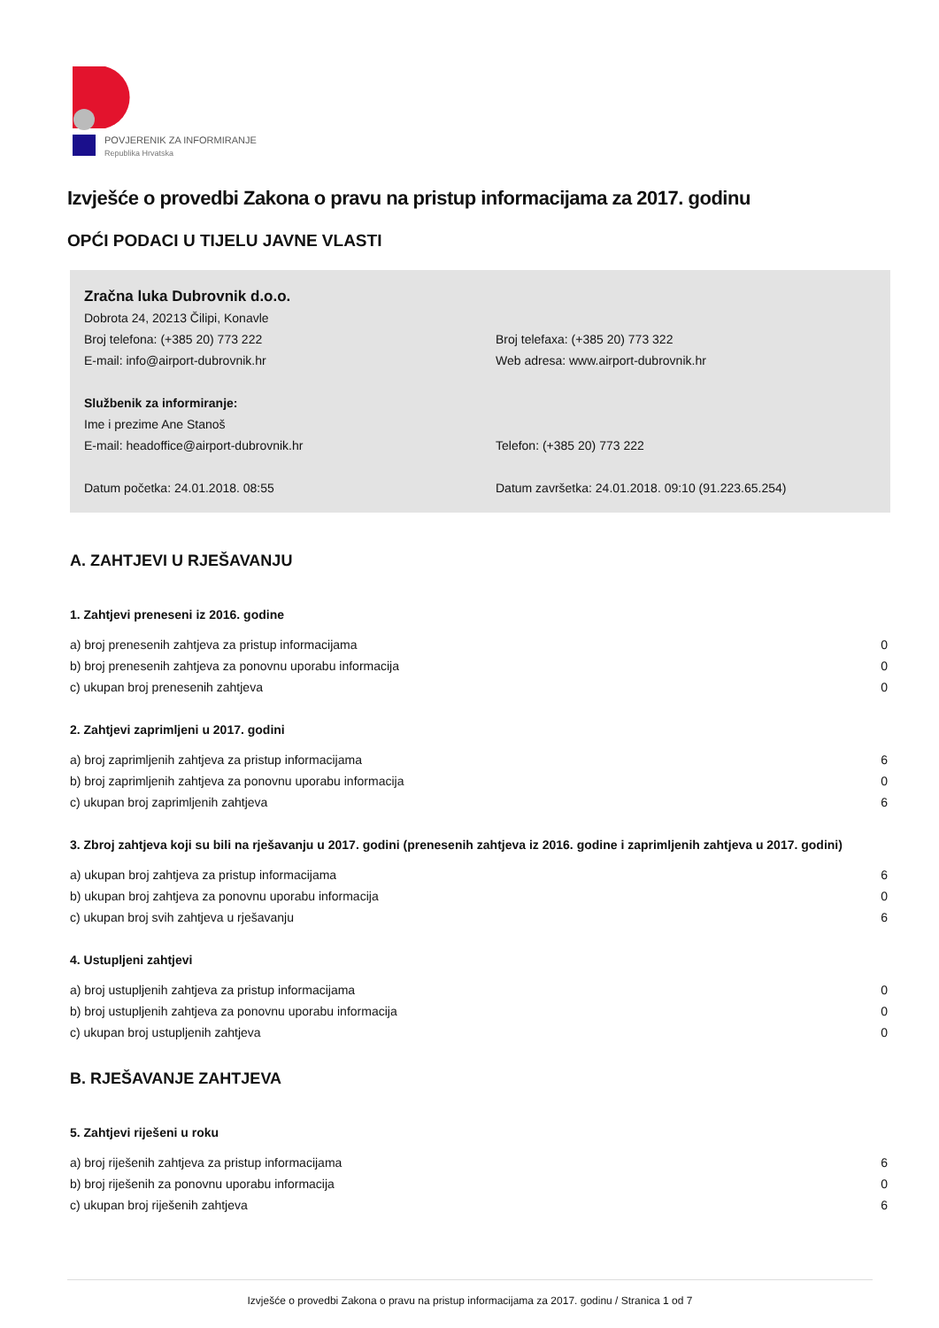POVJERENIK ZA INFORMIRANJE
Republika Hrvatska
Izvješće o provedbi Zakona o pravu na pristup informacijama za 2017. godinu
OPĆI PODACI U TIJELU JAVNE VLASTI
Zračna luka Dubrovnik d.o.o.
Dobrota 24, 20213 Čilipi, Konavle
Broj telefona: (+385 20) 773 222
Broj telefaxa: (+385 20) 773 322
E-mail: info@airport-dubrovnik.hr
Web adresa: www.airport-dubrovnik.hr
Službenik za informiranje:
Ime i prezime Ane Stanoš
E-mail: headoffice@airport-dubrovnik.hr
Telefon: (+385 20) 773 222
Datum početka: 24.01.2018. 08:55
Datum završetka: 24.01.2018. 09:10 (91.223.65.254)
A. ZAHTJEVI U RJEŠAVANJU
1. Zahtjevi preneseni iz 2016. godine
| a) broj prenesenih zahtjeva za pristup informacijama | 0 |
| b) broj prenesenih zahtjeva za ponovnu uporabu informacija | 0 |
| c) ukupan broj prenesenih zahtjeva | 0 |
2. Zahtjevi zaprimljeni u 2017. godini
| a) broj zaprimljenih zahtjeva za pristup informacijama | 6 |
| b) broj zaprimljenih zahtjeva za ponovnu uporabu informacija | 0 |
| c) ukupan broj zaprimljenih zahtjeva | 6 |
3. Zbroj zahtjeva koji su bili na rješavanju u 2017. godini (prenesenih zahtjeva iz 2016. godine i zaprimljenih zahtjeva u 2017. godini)
| a) ukupan broj zahtjeva za pristup informacijama | 6 |
| b) ukupan broj zahtjeva za ponovnu uporabu informacija | 0 |
| c) ukupan broj svih zahtjeva u rješavanju | 6 |
4. Ustupljeni zahtjevi
| a) broj ustupljenih zahtjeva za pristup informacijama | 0 |
| b) broj ustupljenih zahtjeva za ponovnu uporabu informacija | 0 |
| c) ukupan broj ustupljenih zahtjeva | 0 |
B. RJEŠAVANJE ZAHTJEVA
5. Zahtjevi riješeni u roku
| a) broj riješenih zahtjeva za pristup informacijama | 6 |
| b) broj riješenih za ponovnu uporabu informacija | 0 |
| c) ukupan broj riješenih zahtjeva | 6 |
Izvješće o provedbi Zakona o pravu na pristup informacijama za 2017. godinu / Stranica 1 od 7